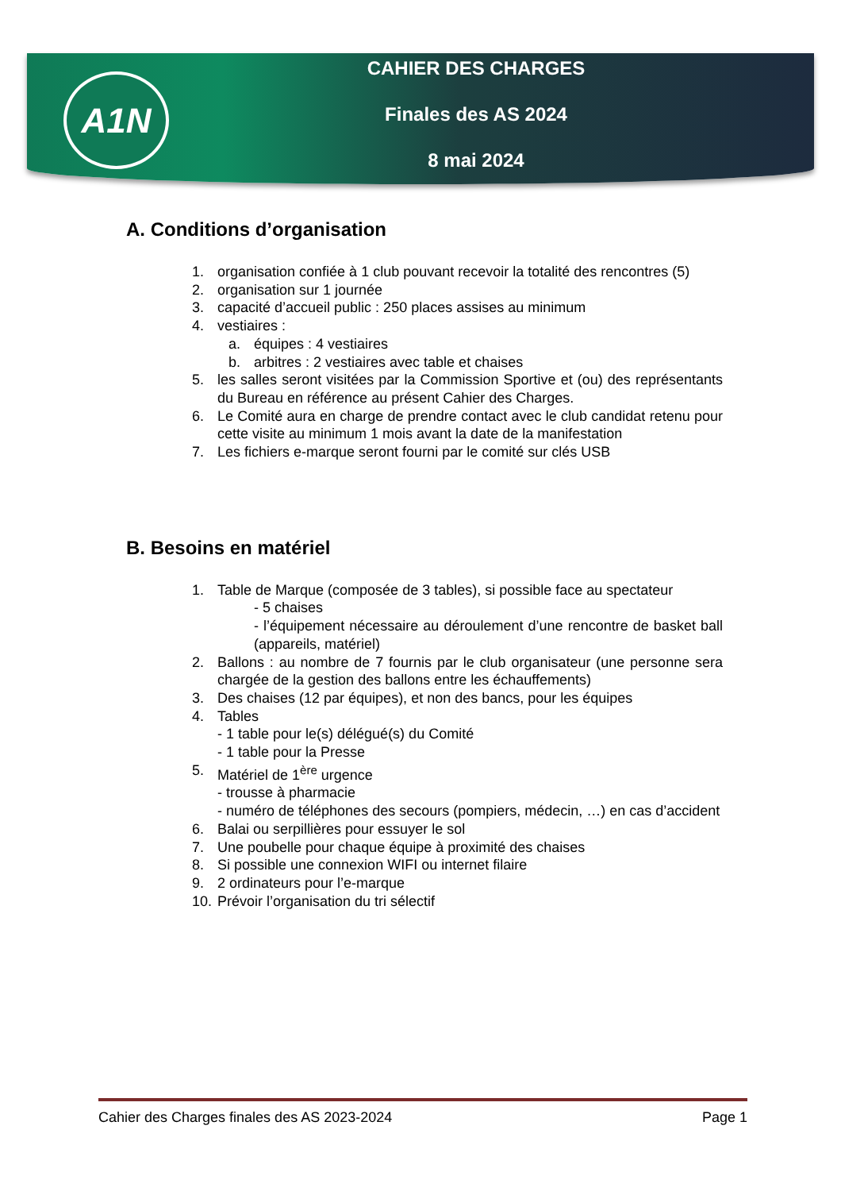A1N
CAHIER DES CHARGES
Finales des AS 2024
8 mai 2024
A. Conditions d’organisation
1. organisation confiée à 1 club pouvant recevoir la totalité des rencontres (5)
2. organisation sur 1 journée
3. capacité d’accueil public : 250 places assises au minimum
4. vestiaires :
a. équipes : 4 vestiaires
b. arbitres : 2 vestiaires avec table et chaises
5. les salles seront visitées par la Commission Sportive et (ou) des représentants du Bureau en référence au présent Cahier des Charges.
6. Le Comité aura en charge de prendre contact avec le club candidat retenu pour cette visite au minimum 1 mois avant la date de la manifestation
7. Les fichiers e-marque seront fourni par le comité sur clés USB
B. Besoins en matériel
1. Table de Marque (composée de 3 tables), si possible face au spectateur
- 5 chaises
- l’équipement nécessaire au déroulement d’une rencontre de basket ball (appareils, matériel)
2. Ballons : au nombre de 7 fournis par le club organisateur (une personne sera chargée de la gestion des ballons entre les échauffements)
3. Des chaises (12 par équipes), et non des bancs, pour les équipes
4. Tables
- 1 table pour le(s) délégué(s) du Comité
- 1 table pour la Presse
5. Matériel de 1<sup>ère</sup> urgence
- trousse à pharmacie
- numéro de téléphones des secours (pompiers, médecin, …) en cas d’accident
6. Balai ou serpillières pour essuyer le sol
7. Une poubelle pour chaque équipe à proximité des chaises
8. Si possible une connexion WIFI ou internet filaire
9. 2 ordinateurs pour l’e-marque
10. Prévoir l’organisation du tri sélectif
Cahier des Charges finales des AS 2023-2024 Page 1